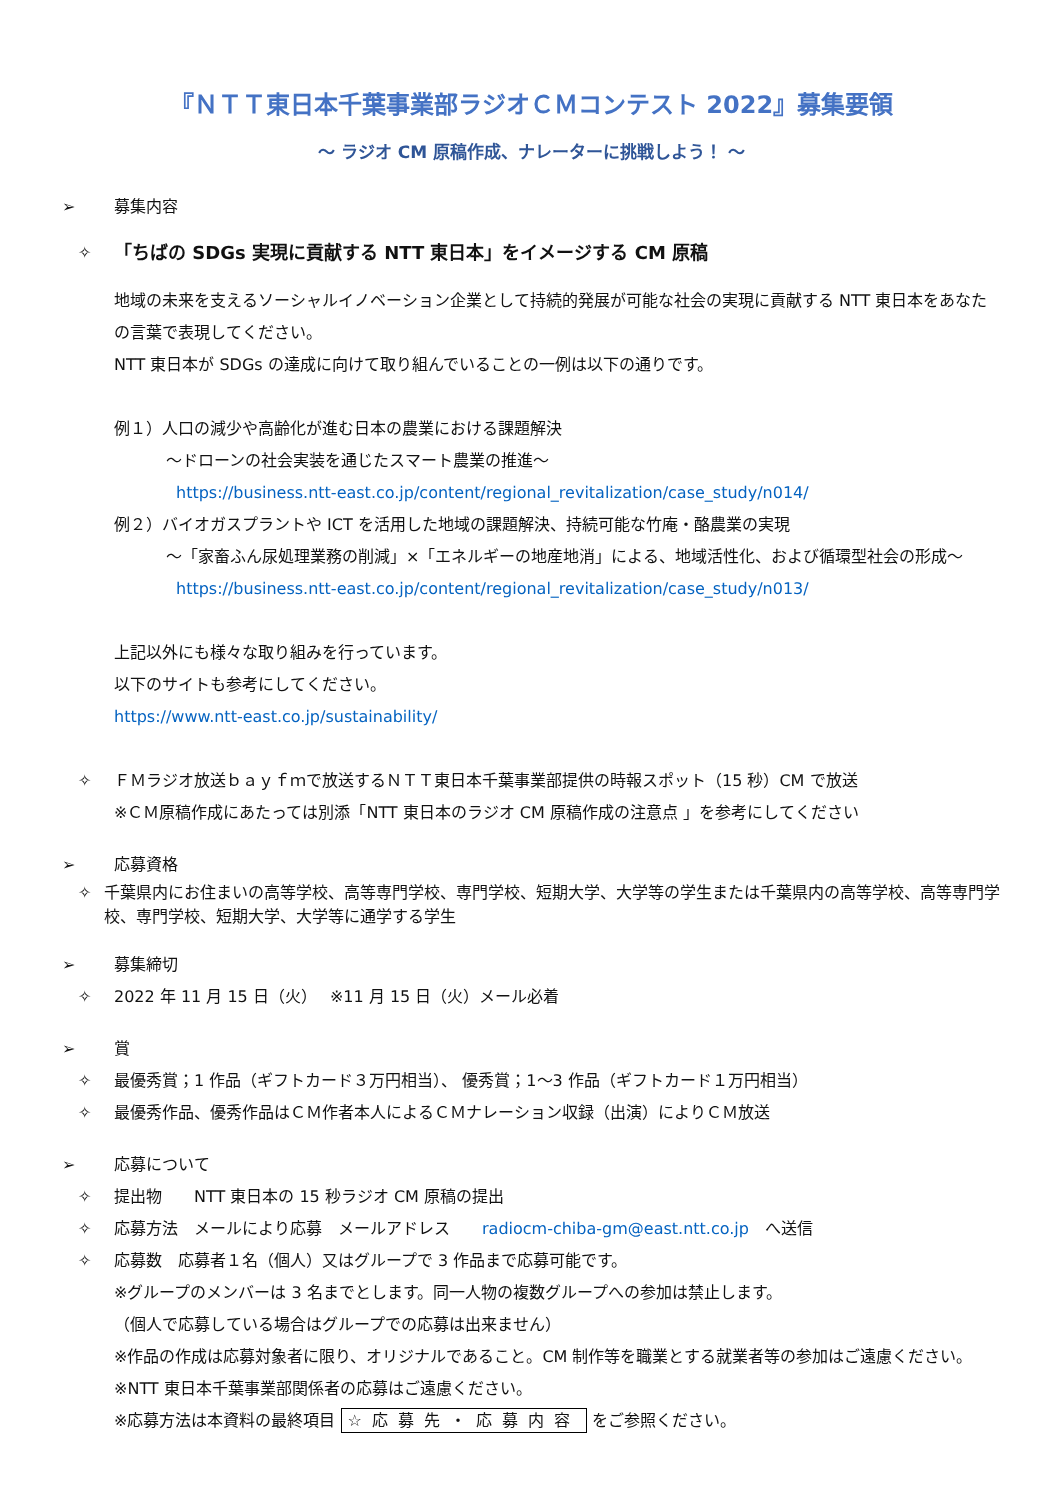『ＮＴＴ東日本千葉事業部ラジオＣＭコンテスト 2022』募集要領
～ ラジオ CM 原稿作成、ナレーターに挑戦しよう！ ～
➢ 募集内容
✧ 「ちばの SDGs 実現に貢献する NTT 東日本」をイメージする CM 原稿
地域の未来を支えるソーシャルイノベーション企業として持続的発展が可能な社会の実現に貢献する NTT 東日本をあなたの言葉で表現してください。
NTT 東日本が SDGs の達成に向けて取り組んでいることの一例は以下の通りです。
例１）人口の減少や高齢化が進む日本の農業における課題解決
～ドローンの社会実装を通じたスマート農業の推進～
https://business.ntt-east.co.jp/content/regional_revitalization/case_study/n014/
例２）バイオガスプラントや ICT を活用した地域の課題解決、持続可能な竹庵・酪農業の実現
～「家畜ふん尿処理業務の削減」×「エネルギーの地産地消」による、地域活性化、および循環型社会の形成～
https://business.ntt-east.co.jp/content/regional_revitalization/case_study/n013/
上記以外にも様々な取り組みを行っています。
以下のサイトも参考にしてください。
https://www.ntt-east.co.jp/sustainability/
✧ ＦＭラジオ放送ｂａｙｆｍで放送するＮＴＴ東日本千葉事業部提供の時報スポット（15 秒）CM で放送
※ＣＭ原稿作成にあたっては別添「NTT 東日本のラジオ CM 原稿作成の注意点 」を参考にしてください
➢ 応募資格
✧ 千葉県内にお住まいの高等学校、高等専門学校、専門学校、短期大学、大学等の学生または千葉県内の高等学校、高等専門学校、専門学校、短期大学、大学等に通学する学生
➢ 募集締切
✧ 2022 年 11 月 15 日（火）　 ※11 月 15 日（火）メール必着
➢ 賞
✧ 最優秀賞；1 作品（ギフトカード３万円相当）、 優秀賞；1～3 作品（ギフトカード１万円相当）
✧ 最優秀作品、優秀作品はＣＭ作者本人によるＣＭナレーション収録（出演）によりＣＭ放送
➢ 応募について
✧ 提出物　　NTT 東日本の 15 秒ラジオ CM 原稿の提出
✧ 応募方法　メールにより応募　メールアドレス　　radiocm-chiba-gm@east.ntt.co.jp　へ送信
✧ 応募数　応募者１名（個人）又はグループで 3 作品まで応募可能です。
※グループのメンバーは 3 名までとします。同一人物の複数グループへの参加は禁止します。
（個人で応募している場合はグループでの応募は出来ません）
※作品の作成は応募対象者に限り、オリジナルであること。CM 制作等を職業とする就業者等の参加はご遠慮ください。
※NTT 東日本千葉事業部関係者の応募はご遠慮ください。
※応募方法は本資料の最終項目 ☆応募先・応募内容 をご参照ください。